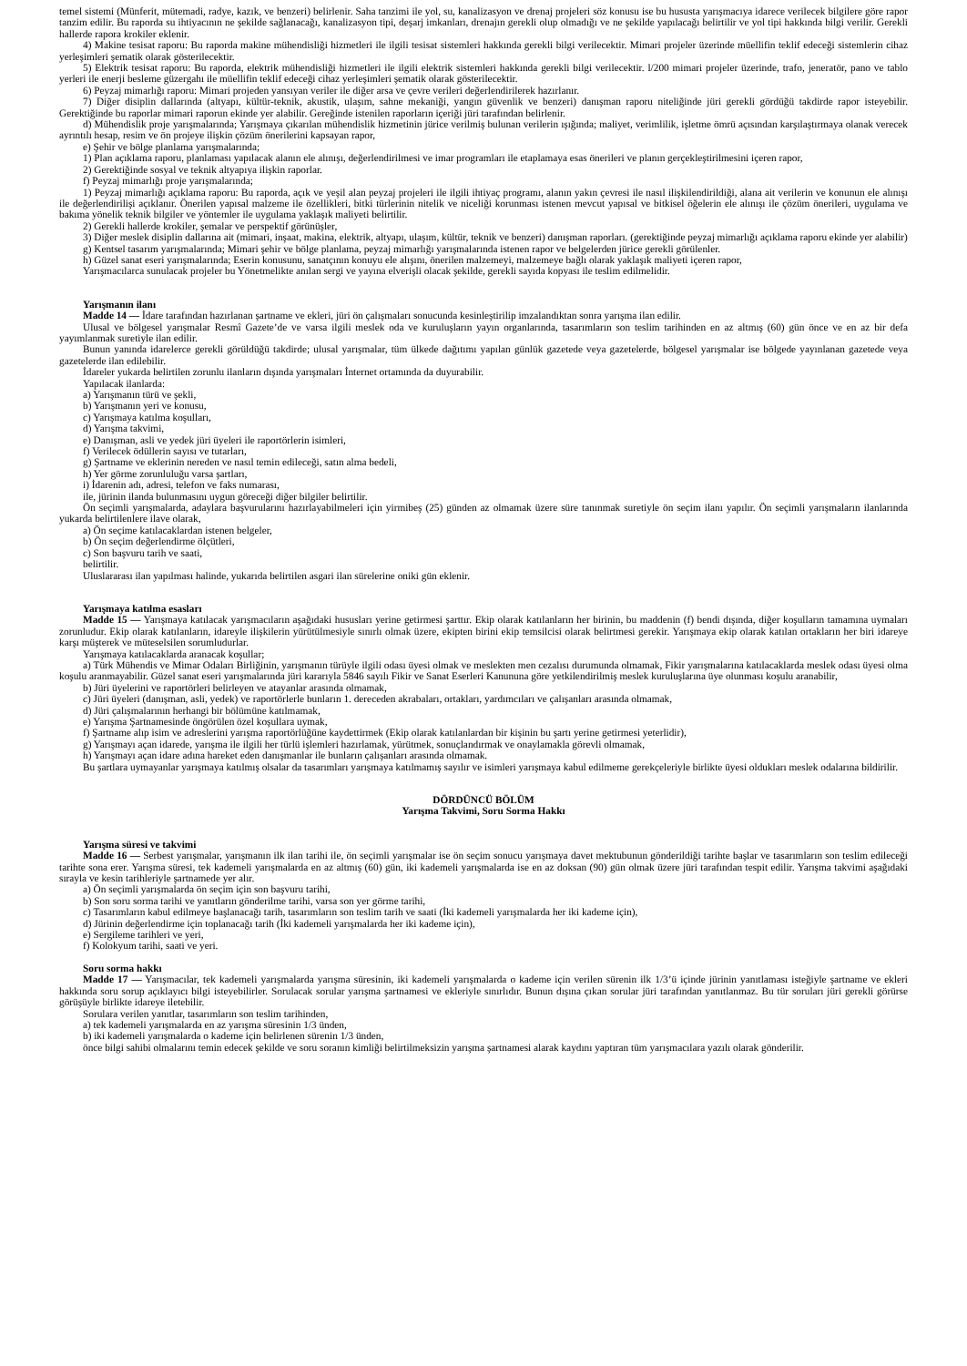temel sistemi (Münferit, mütemadi, radye, kazık, ve benzeri) belirlenir. Saha tanzimi ile yol, su, kanalizasyon ve drenaj projeleri söz konusu ise bu hususta yarışmacıya idarece verilecek bilgilere göre rapor tanzim edilir. Bu raporda su ihtiyacının ne şekilde sağlanacağı, kanalizasyon tipi, deşarj imkanları, drenajın gerekli olup olmadığı ve ne şekilde yapılacağı belirtilir ve yol tipi hakkında bilgi verilir. Gerekli hallerde rapora krokiler eklenir.
4) Makine tesisat raporu: Bu raporda makine mühendisliği hizmetleri ile ilgili tesisat sistemleri hakkında gerekli bilgi verilecektir. Mimari projeler üzerinde müellifin teklif edeceği sistemlerin cihaz yerleşimleri şematik olarak gösterilecektir.
5) Elektrik tesisat raporu: Bu raporda, elektrik mühendisliği hizmetleri ile ilgili elektrik sistemleri hakkında gerekli bilgi verilecektir. l/200 mimari projeler üzerinde, trafo, jeneratör, pano ve tablo yerleri ile enerji besleme güzergahı ile müellifin teklif edeceği cihaz yerleşimleri şematik olarak gösterilecektir.
6) Peyzaj mimarlığı raporu: Mimari projeden yansıyan veriler ile diğer arsa ve çevre verileri değerlendirilerek hazırlanır.
7) Diğer disiplin dallarında (altyapı, kültür-teknik, akustik, ulaşım, sahne mekaniği, yangın güvenlik ve benzeri) danışman raporu niteliğinde jüri gerekli gördüğü takdirde rapor isteyebilir. Gerektiğinde bu raporlar mimari raporun ekinde yer alabilir. Gereğinde istenilen raporların içeriği jüri tarafından belirlenir.
d) Mühendislik proje yarışmalarında; Yarışmaya çıkarılan mühendislik hizmetinin jürice verilmiş bulunan verilerin ışığında; maliyet, verimlilik, işletme ömrü açısından karşılaştırmaya olanak verecek ayrıntılı hesap, resim ve ön projeye ilişkin çözüm önerilerini kapsayan rapor,
e) Şehir ve bölge planlama yarışmalarında;
1) Plan açıklama raporu, planlaması yapılacak alanın ele alınışı, değerlendirilmesi ve imar programları ile etaplamaya esas önerileri ve planın gerçekleştirilmesini içeren rapor,
2) Gerektiğinde sosyal ve teknik altyapıya ilişkin raporlar.
f) Peyzaj mimarlığı proje yarışmalarında;
1) Peyzaj mimarlığı açıklama raporu: Bu raporda, açık ve yeşil alan peyzaj projeleri ile ilgili ihtiyaç programı, alanın yakın çevresi ile nasıl ilişkilendirildiği, alana ait verilerin ve konunun ele alınışı ile değerlendirilişi açıklanır. Önerilen yapısal malzeme ile özellikleri, bitki türlerinin nitelik ve niceliği korunması istenen mevcut yapısal ve bitkisel öğelerin ele alınışı ile çözüm önerileri, uygulama ve bakıma yönelik teknik bilgiler ve yöntemler ile uygulama yaklaşık maliyeti belirtilir.
2) Gerekli hallerde krokiler, şemalar ve perspektif görünüşler,
3) Diğer meslek disiplin dallarına ait (mimari, inşaat, makina, elektrik, altyapı, ulaşım, kültür, teknik ve benzeri) danışman raporları. (gerektiğinde peyzaj mimarlığı açıklama raporu ekinde yer alabilir)
g) Kentsel tasarım yarışmalarında; Mimari şehir ve bölge planlama, peyzaj mimarlığı yarışmalarında istenen rapor ve belgelerden jürice gerekli görülenler.
h) Güzel sanat eseri yarışmalarında; Eserin konusunu, sanatçının konuyu ele alışını, önerilen malzemeyi, malzemeye bağlı olarak yaklaşık maliyeti içeren rapor,
Yarışmacılarca sunulacak projeler bu Yönetmelikte anılan sergi ve yayına elverişli olacak şekilde, gerekli sayıda kopyası ile teslim edilmelidir.
Yarışmanın ilanı
Madde 14 — İdare tarafından hazırlanan şartname ve ekleri, jüri ön çalışmaları sonucunda kesinleştirilip imzalandıktan sonra yarışma ilan edilir.
Ulusal ve bölgesel yarışmalar Resmî Gazete’de ve varsa ilgili meslek oda ve kuruluşların yayın organlarında, tasarımların son teslim tarihinden en az altmış (60) gün önce ve en az bir defa yayımlanmak suretiyle ilan edilir.
Bunun yanında idarelerce gerekli görüldüğü takdirde; ulusal yarışmalar, tüm ülkede dağıtımı yapılan günlük gazetede veya gazetelerde, bölgesel yarışmalar ise bölgede yayınlanan gazetede veya gazetelerde ilan edilebilir.
İdareler yukarda belirtilen zorunlu ilanların dışında yarışmaları İnternet ortamında da duyurabilir.
Yapılacak ilanlarda:
a) Yarışmanın türü ve şekli,
b) Yarışmanın yeri ve konusu,
c) Yarışmaya katılma koşulları,
d) Yarışma takvimi,
e) Danışman, asli ve yedek jüri üyeleri ile raportörlerin isimleri,
f) Verilecek ödüllerin sayısı ve tutarları,
g) Şartname ve eklerinin nereden ve nasıl temin edileceği, satın alma bedeli,
h) Yer görme zorunluluğu varsa şartları,
i) İdarenin adı, adresi, telefon ve faks numarası,
ile, jürinin ilanda bulunmasını uygun göreceği diğer bilgiler belirtilir.
Ön seçimli yarışmalarda, adaylara başvurularını hazırlayabilmeleri için yirmibeş (25) günden az olmamak üzere süre tanınmak suretiyle ön seçim ilanı yapılır. Ön seçimli yarışmaların ilanlarında yukarda belirtilenlere ilave olarak,
a) Ön seçime katılacaklardan istenen belgeler,
b) Ön seçim değerlendirme ölçütleri,
c) Son başvuru tarih ve saati,
belirtilir.
Uluslararası ilan yapılması halinde, yukarıda belirtilen asgari ilan sürelerine oniki gün eklenir.
Yarışmaya katılma esasları
Madde 15 — Yarışmaya katılacak yarışmacıların aşağıdaki hususları yerine getirmesi şarttır. Ekip olarak katılanların her birinin, bu maddenin (f) bendi dışında, diğer koşulların tamamına uymaları zorunludur. Ekip olarak katılanların, idareyle ilişkilerin yürütülmesiyle sınırlı olmak üzere, ekipten birini ekip temsilcisi olarak belirtmesi gerekir. Yarışmaya ekip olarak katılan ortakların her biri idareye karşı müşterek ve müteselsilen sorumludurlar.
Yarışmaya katılacaklarda aranacak koşullar;
a) Türk Mühendis ve Mimar Odaları Birliğinin, yarışmanın türüyle ilgili odası üyesi olmak ve meslekten men cezalısı durumunda olmamak, Fikir yarışmalarına katılacaklarda meslek odası üyesi olma koşulu aranmayabilir. Güzel sanat eseri yarışmalarında jüri kararıyla 5846 sayılı Fikir ve Sanat Eserleri Kanununa göre yetkilendirilmiş meslek kuruluşlarına üye olunması koşulu aranabilir,
b) Jüri üyelerini ve raportörleri belirleyen ve atayanlar arasında olmamak,
c) Jüri üyeleri (danışman, asli, yedek) ve raportörlerle bunların 1. dereceden akrabaları, ortakları, yardımcıları ve çalışanları arasında olmamak,
d) Jüri çalışmalarının herhangi bir bölümüne katılmamak,
e) Yarışma Şartnamesinde öngörülen özel koşullara uymak,
f) Şartname alıp isim ve adreslerini yarışma raportörlüğüne kaydettirmek (Ekip olarak katılanlardan bir kişinin bu şartı yerine getirmesi yeterlidir),
g) Yarışmayı açan idarede, yarışma ile ilgili her türlü işlemleri hazırlamak, yürütmek, sonuçlandırmak ve onaylamakla görevli olmamak,
h) Yarışmayı açan idare adına hareket eden danışmanlar ile bunların çalışanları arasında olmamak.
Bu şartlara uymayanlar yarışmaya katılmış olsalar da tasarımları yarışmaya katılmamış sayılır ve isimleri yarışmaya kabul edilmeme gerekçeleriyle birlikte üyesi oldukları meslek odalarına bildirilir.
DÖRDÜNCÜ BÖLÜM
Yarışma Takvimi, Soru Sorma Hakkı
Yarışma süresi ve takvimi
Madde 16 — Serbest yarışmalar, yarışmanın ilk ilan tarihi ile, ön seçimli yarışmalar ise ön seçim sonucu yarışmaya davet mektubunun gönderildiği tarihte başlar ve tasarımların son teslim edileceği tarihte sona erer. Yarışma süresi, tek kademeli yarışmalarda en az altmış (60) gün, iki kademeli yarışmalarda ise en az doksan (90) gün olmak üzere jüri tarafından tespit edilir. Yarışma takvimi aşağıdaki sırayla ve kesin tarihleriyle şartnamede yer alır.
a) Ön seçimli yarışmalarda ön seçim için son başvuru tarihi,
b) Son soru sorma tarihi ve yanıtların gönderilme tarihi, varsa son yer görme tarihi,
c) Tasarımların kabul edilmeye başlanacağı tarih, tasarımların son teslim tarih ve saati (İki kademeli yarışmalarda her iki kademe için),
d) Jürinin değerlendirme için toplanacağı tarih (İki kademeli yarışmalarda her iki kademe için),
e) Sergileme tarihleri ve yeri,
f) Kolokyum tarihi, saati ve yeri.
Soru sorma hakkı
Madde 17 — Yarışmacılar, tek kademeli yarışmalarda yarışma süresinin, iki kademeli yarışmalarda o kademe için verilen sürenin ilk 1/3’ü içinde jürinin yanıtlaması isteğiyle şartname ve ekleri hakkında soru sorup açıklayıcı bilgi isteyebilirler. Sorulacak sorular yarışma şartnamesi ve ekleriyle sınırlıdır. Bunun dışına çıkan sorular jüri tarafından yanıtlanmaz. Bu tür soruları jüri gerekli görürse görüşüyle birlikte idareye iletebilir.
Sorulara verilen yanıtlar, tasarımların son teslim tarihinden,
a) tek kademeli yarışmalarda en az yarışma süresinin 1/3 ünden,
b) iki kademeli yarışmalarda o kademe için belirlenen sürenin 1/3 ünden,
önce bilgi sahibi olmalarını temin edecek şekilde ve soru soranın kimliği belirtilmeksizin yarışma şartnamesi alarak kaydını yaptıran tüm yarışmacılara yazılı olarak gönderilir.